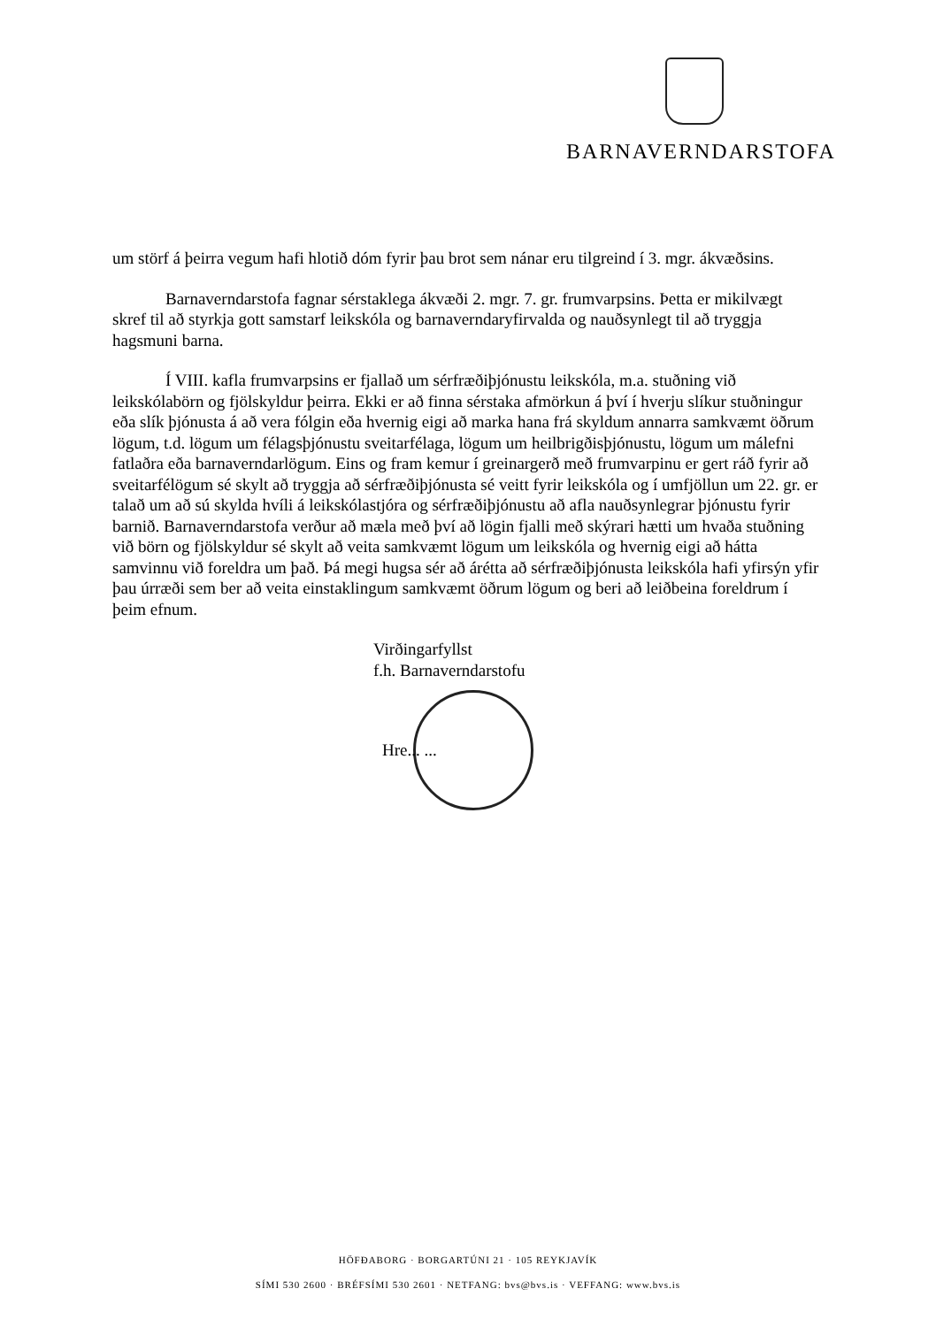BARNAVERNDARSTOFA
um störf á þeirra vegum hafi hlotið dóm fyrir þau brot sem nánar eru tilgreind í 3. mgr. ákvæðsins.
Barnaverndarstofa fagnar sérstaklega ákvæði 2. mgr. 7. gr. frumvarpsins. Þetta er mikilvægt skref til að styrkja gott samstarf leikskóla og barnaverndaryfirvalda og nauðsynlegt til að tryggja hagsmuni barna.
Í VIII. kafla frumvarpsins er fjallað um sérfræðiþjónustu leikskóla, m.a. stuðning við leikskólabörn og fjölskyldur þeirra. Ekki er að finna sérstaka afmörkun á því í hverju slíkur stuðningur eða slík þjónusta á að vera fólgin eða hvernig eigi að marka hana frá skyldum annarra samkvæmt öðrum lögum, t.d. lögum um félagsþjónustu sveitarfélaga, lögum um heilbrigðisþjónustu, lögum um málefni fatlaðra eða barnaverndarlögum. Eins og fram kemur í greinargerð með frumvarpinu er gert ráð fyrir að sveitarfélögum sé skylt að tryggja að sérfræðiþjónusta sé veitt fyrir leikskóla og í umfjöllun um 22. gr. er talað um að sú skylda hvíli á leikskólastjóra og sérfræðiþjónustu að afla nauðsynlegrar þjónustu fyrir barnið. Barnaverndarstofa verður að mæla með því að lögin fjalli með skýrari hætti um hvaða stuðning við börn og fjölskyldur sé skylt að veita samkvæmt lögum um leikskóla og hvernig eigi að hátta samvinnu við foreldra um það. Þá megi hugsa sér að árétta að sérfræðiþjónusta leikskóla hafi yfirsýn yfir þau úrræði sem ber að veita einstaklingum samkvæmt öðrum lögum og beri að leiðbeina foreldrum í þeim efnum.
Virðingarfyllst
f.h. Barnaverndarstofu
Hre... ...
HÖFÐABORG · BORGARTÚNI 21 · 105 REYKJAVÍK
SÍMI 530 2600 · BRÉFSÍMI 530 2601 · NETFANG: bvs@bvs.is · VEFFANG: www.bvs.is